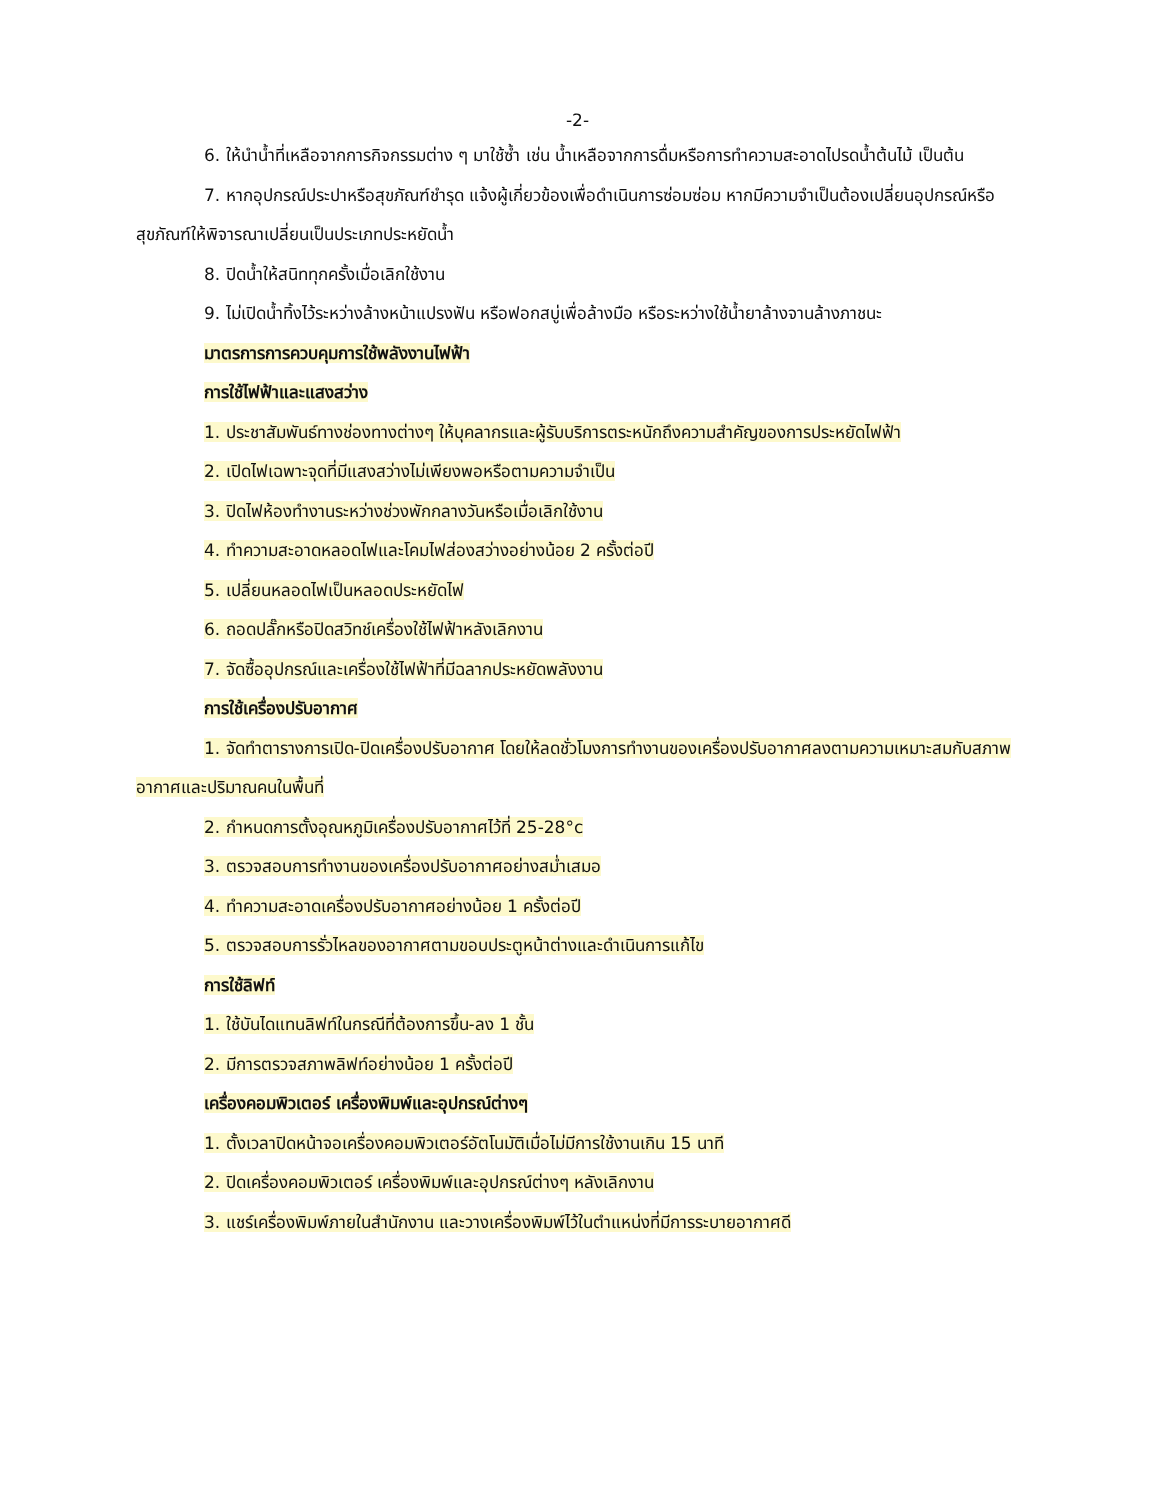-2-
6. ให้นำน้ำที่เหลือจากการกิจกรรมต่าง ๆ มาใช้ซ้ำ เช่น น้ำเหลือจากการดื่มหรือการทำความสะอาดไปรดน้ำต้นไม้ เป็นต้น
7. หากอุปกรณ์ประปาหรือสุขภัณฑ์ชำรุด แจ้งผู้เกี่ยวข้องเพื่อดำเนินการซ่อมซ่อม หากมีความจำเป็นต้องเปลี่ยนอุปกรณ์หรือสุขภัณฑ์ให้พิจารณาเปลี่ยนเป็นประเภทประหยัดน้ำ
8. ปิดน้ำให้สนิททุกครั้งเมื่อเลิกใช้งาน
9. ไม่เปิดน้ำทิ้งไว้ระหว่างล้างหน้าแปรงฟัน หรือฟอกสบู่เพื่อล้างมือ หรือระหว่างใช้น้ำยาล้างจานล้างภาชนะ
มาตรการการควบคุมการใช้พลังงานไฟฟ้า
การใช้ไฟฟ้าและแสงสว่าง
1. ประชาสัมพันธ์ทางช่องทางต่างๆ ให้บุคลากรและผู้รับบริการตระหนักถึงความสำคัญของการประหยัดไฟฟ้า
2. เปิดไฟเฉพาะจุดที่มีแสงสว่างไม่เพียงพอหรือตามความจำเป็น
3. ปิดไฟห้องทำงานระหว่างช่วงพักกลางวันหรือเมื่อเลิกใช้งาน
4. ทำความสะอาดหลอดไฟและโคมไฟส่องสว่างอย่างน้อย 2 ครั้งต่อปี
5. เปลี่ยนหลอดไฟเป็นหลอดประหยัดไฟ
6. ถอดปลั๊กหรือปิดสวิทช์เครื่องใช้ไฟฟ้าหลังเลิกงาน
7. จัดซื้ออุปกรณ์และเครื่องใช้ไฟฟ้าที่มีฉลากประหยัดพลังงาน
การใช้เครื่องปรับอากาศ
1. จัดทำตารางการเปิด-ปิดเครื่องปรับอากาศ โดยให้ลดชั่วโมงการทำงานของเครื่องปรับอากาศลงตามความเหมาะสมกับสภาพอากาศและปริมาณคนในพื้นที่
2. กำหนดการตั้งอุณหภูมิเครื่องปรับอากาศไว้ที่ 25-28°c
3. ตรวจสอบการทำงานของเครื่องปรับอากาศอย่างสม่ำเสมอ
4. ทำความสะอาดเครื่องปรับอากาศอย่างน้อย 1 ครั้งต่อปี
5. ตรวจสอบการรั่วไหลของอากาศตามขอบประตูหน้าต่างและดำเนินการแก้ไข
การใช้ลิฟท์
1. ใช้บันไดแทนลิฟท์ในกรณีที่ต้องการขึ้น-ลง 1 ชั้น
2. มีการตรวจสภาพลิฟท์อย่างน้อย 1 ครั้งต่อปี
เครื่องคอมพิวเตอร์ เครื่องพิมพ์และอุปกรณ์ต่างๆ
1. ตั้งเวลาปิดหน้าจอเครื่องคอมพิวเตอร์อัตโนมัติเมื่อไม่มีการใช้งานเกิน 15 นาที
2. ปิดเครื่องคอมพิวเตอร์ เครื่องพิมพ์และอุปกรณ์ต่างๆ หลังเลิกงาน
3. แชร์เครื่องพิมพ์ภายในสำนักงาน และวางเครื่องพิมพ์ไว้ในตำแหน่งที่มีการระบายอากาศดี